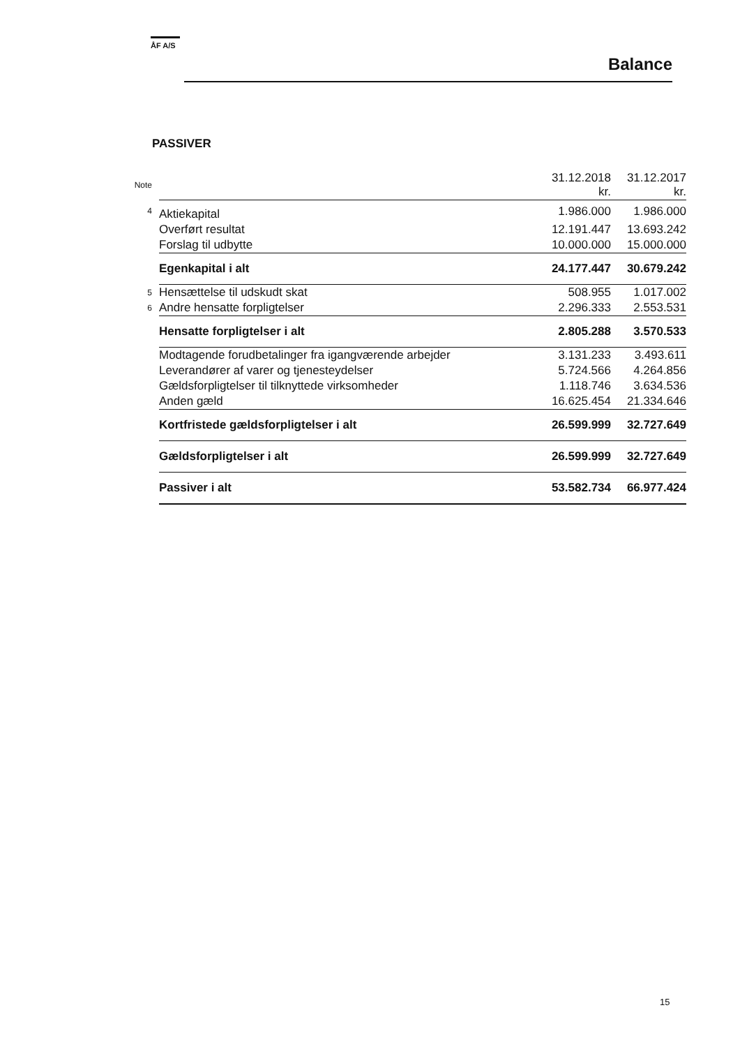ÅF A/S
Balance
PASSIVER
| Note | | 31.12.2018 kr. | 31.12.2017 kr. |
| --- | --- | --- | --- |
| 4 | Aktiekapital | 1.986.000 | 1.986.000 |
| | Overført resultat | 12.191.447 | 13.693.242 |
| | Forslag til udbytte | 10.000.000 | 15.000.000 |
| | Egenkapital i alt | 24.177.447 | 30.679.242 |
| 5 | Hensættelse til udskudt skat | 508.955 | 1.017.002 |
| 6 | Andre hensatte forpligtelser | 2.296.333 | 2.553.531 |
| | Hensatte forpligtelser i alt | 2.805.288 | 3.570.533 |
| | Modtagende forudbetalinger fra igangværende arbejder | 3.131.233 | 3.493.611 |
| | Leverandører af varer og tjenesteydelser | 5.724.566 | 4.264.856 |
| | Gældsforpligtelser til tilknyttede virksomheder | 1.118.746 | 3.634.536 |
| | Anden gæld | 16.625.454 | 21.334.646 |
| | Kortfristede gældsforpligtelser i alt | 26.599.999 | 32.727.649 |
| | Gældsforpligtelser i alt | 26.599.999 | 32.727.649 |
| | Passiver i alt | 53.582.734 | 66.977.424 |
15